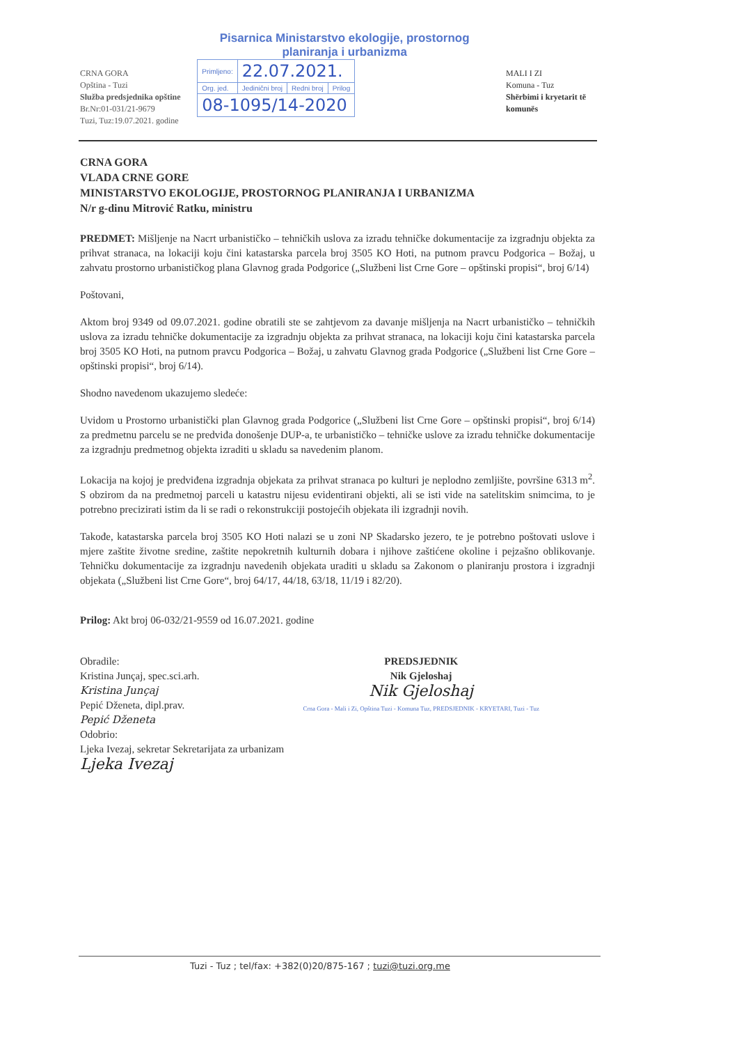CRNA GORA
Opština - Tuzi
Služba predsjednika opštine
Br.Nr:01-031/21-9679
Tuzi, Tuz:19.07.2021. godine
Pisarnica Ministarstvo ekologije, prostornog planiranja i urbanizma
| Primljeno: | 22.07.2021. | | |
| Org. jed. | Jedinični broj | Redni broj | Prilog |
| 08-1095/14-2020 | | | |
MALI I ZI
Komuna - Tuz
Shërbimi i kryetarit të komunës
CRNA GORA
VLADA CRNE GORE
MINISTARSTVO EKOLOGIJE, PROSTORNOG PLANIRANJA I URBANIZMA
N/r g-dinu Mitrović Ratku, ministru
PREDMET: Mišljenje na Nacrt urbanističko – tehničkih uslova za izradu tehničke dokumentacije za izgradnju objekta za prihvat stranaca, na lokaciji koju čini katastarska parcela broj 3505 KO Hoti, na putnom pravcu Podgorica – Božaj, u zahvatu prostorno urbanističkog plana Glavnog grada Podgorice („Službeni list Crne Gore – opštinski propisi“, broj 6/14)
Poštovani,
Aktom broj 9349 od 09.07.2021. godine obratili ste se zahtjevom za davanje mišljenja na Nacrt urbanističko – tehničkih uslova za izradu tehničke dokumentacije za izgradnju objekta za prihvat stranaca, na lokaciji koju čini katastarska parcela broj 3505 KO Hoti, na putnom pravcu Podgorica – Božaj, u zahvatu Glavnog grada Podgorice („Službeni list Crne Gore – opštinski propisi“, broj 6/14).
Shodno navedenom ukazujemo sledeće:
Uvidom u Prostorno urbanistički plan Glavnog grada Podgorice („Službeni list Crne Gore – opštinski propisi“, broj 6/14) za predmetnu parcelu se ne predviđa donošenje DUP-a, te urbanističko – tehničke uslove za izradu tehničke dokumentacije za izgradnju predmetnog objekta izraditi u skladu sa navedenim planom.
Lokacija na kojoj je predviđena izgradnja objekata za prihvat stranaca po kulturi je neplodno zemljište, površine 6313 m<sup>2</sup>. S obzirom da na predmetnoj parceli u katastru nijesu evidentirani objekti, ali se isti vide na satelitskim snimcima, to je potrebno precizirati istim da li se radi o rekonstrukciji postojećih objekata ili izgradnji novih.
Takođe, katastarska parcela broj 3505 KO Hoti nalazi se u zoni NP Skadarsko jezero, te je potrebno poštovati uslove i mjere zaštite životne sredine, zaštite nepokretnih kulturnih dobara i njihove zaštićene okoline i pejzašno oblikovanje. Tehničku dokumentacije za izgradnju navedenih objekata uraditi u skladu sa Zakonom o planiranju prostora i izgradnji objekata („Službeni list Crne Gore“, broj 64/17, 44/18, 63/18, 11/19 i 82/20).
Prilog: Akt broj 06-032/21-9559 od 16.07.2021. godine
Obradile:
Kristina Junçaj, spec.sci.arh.
Kristina Junçaj
Pepić Dženeta, dipl.prav.
Pepić Dženeta
Odobrio:
Ljeka Ivezaj, sekretar Sekretarijata za urbanizam
Ljeka Ivezaj
PREDSJEDNIK
Nik Gjeloshaj
Nik Gjeloshaj
Crna Gora - Mali i Zi, Opština Tuzi - Komuna Tuz, PREDSJEDNIK - KRYETARI, Tuzi - Tuz
Tuzi - Tuz ; tel/fax: +382(0)20/875-167 ; tuzi@tuzi.org.me